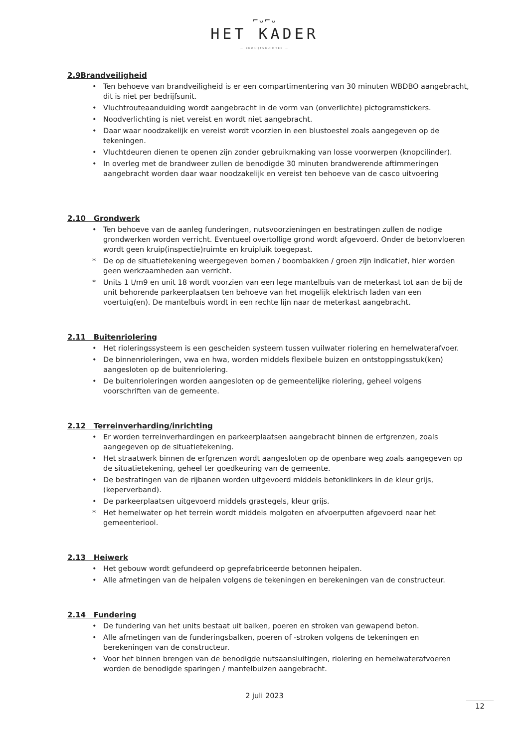⌐ᴗ⌐ᴗ
HET KADER
— BEDRIJFSRUIMTEN —
2.9Brandveiligheid
• Ten behoeve van brandveiligheid is er een compartimentering van 30 minuten WBDBO aangebracht, dit is niet per bedrijfsunit.
• Vluchtrouteaanduiding wordt aangebracht in de vorm van (onverlichte) pictogramstickers.
• Noodverlichting is niet vereist en wordt niet aangebracht.
• Daar waar noodzakelijk en vereist wordt voorzien in een blustoestel zoals aangegeven op de tekeningen.
• Vluchtdeuren dienen te openen zijn zonder gebruikmaking van losse voorwerpen (knopcilinder).
• In overleg met de brandweer zullen de benodigde 30 minuten brandwerende aftimmeringen aangebracht worden daar waar noodzakelijk en vereist ten behoeve van de casco uitvoering
2.10 Grondwerk
• Ten behoeve van de aanleg funderingen, nutsvoorzieningen en bestratingen zullen de nodige grondwerken worden verricht. Eventueel overtollige grond wordt afgevoerd. Onder de betonvloeren wordt geen kruip(inspectie)ruimte en kruipluik toegepast.
* De op de situatietekening weergegeven bomen / boombakken / groen zijn indicatief, hier worden geen werkzaamheden aan verricht.
* Units 1 t/m9 en unit 18 wordt voorzien van een lege mantelbuis van de meterkast tot aan de bij de unit behorende parkeerplaatsen ten behoeve van het mogelijk elektrisch laden van een voertuig(en). De mantelbuis wordt in een rechte lijn naar de meterkast aangebracht.
2.11 Buitenriolering
• Het rioleringssysteem is een gescheiden systeem tussen vuilwater riolering en hemelwaterafvoer.
• De binnenrioleringen, vwa en hwa, worden middels flexibele buizen en ontstoppingsstuk(ken) aangesloten op de buitenriolering.
• De buitenrioleringen worden aangesloten op de gemeentelijke riolering, geheel volgens voorschriften van de gemeente.
2.12 Terreinverharding/inrichting
• Er worden terreinverhardingen en parkeerplaatsen aangebracht binnen de erfgrenzen, zoals aangegeven op de situatietekening.
• Het straatwerk binnen de erfgrenzen wordt aangesloten op de openbare weg zoals aangegeven op de situatietekening, geheel ter goedkeuring van de gemeente.
• De bestratingen van de rijbanen worden uitgevoerd middels betonklinkers in de kleur grijs, (keperverband).
• De parkeerplaatsen uitgevoerd middels grastegels, kleur grijs.
* Het hemelwater op het terrein wordt middels molgoten en afvoerputten afgevoerd naar het gemeenteriool.
2.13 Heiwerk
• Het gebouw wordt gefundeerd op geprefabriceerde betonnen heipalen.
• Alle afmetingen van de heipalen volgens de tekeningen en berekeningen van de constructeur.
2.14 Fundering
• De fundering van het units bestaat uit balken, poeren en stroken van gewapend beton.
• Alle afmetingen van de funderingsbalken, poeren of -stroken volgens de tekeningen en berekeningen van de constructeur.
• Voor het binnen brengen van de benodigde nutsaansluitingen, riolering en hemelwaterafvoeren worden de benodigde sparingen / mantelbuizen aangebracht.
2 juli 2023
12